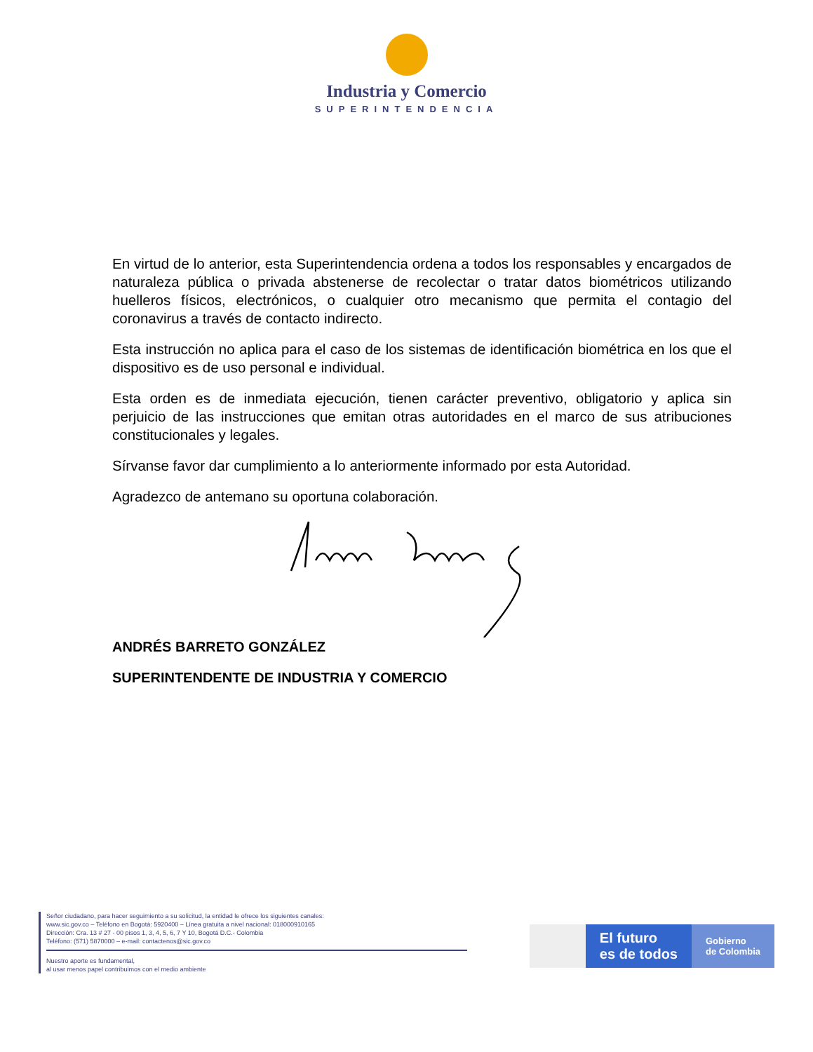Industria y Comercio
SUPERINTENDENCIA
En virtud de lo anterior, esta Superintendencia ordena a todos los responsables y encargados de naturaleza pública o privada abstenerse de recolectar o tratar datos biométricos utilizando huelleros físicos, electrónicos, o cualquier otro mecanismo que permita el contagio del coronavirus a través de contacto indirecto.
Esta instrucción no aplica para el caso de los sistemas de identificación biométrica en los que el dispositivo es de uso personal e individual.
Esta orden es de inmediata ejecución, tienen carácter preventivo, obligatorio y aplica sin perjuicio de las instrucciones que emitan otras autoridades en el marco de sus atribuciones constitucionales y legales.
Sírvanse favor dar cumplimiento a lo anteriormente informado por esta Autoridad.
Agradezco de antemano su oportuna colaboración.
ANDRÉS BARRETO GONZÁLEZ
SUPERINTENDENTE DE INDUSTRIA Y COMERCIO
Señor ciudadano, para hacer seguimiento a su solicitud, la entidad le ofrece los siguientes canales:
www.sic.gov.co – Teléfono en Bogotá: 5920400 – Línea gratuita a nivel nacional: 018000910165
Dirección: Cra. 13 # 27 - 00 pisos 1, 3, 4, 5, 6, 7 Y 10, Bogotá D.C.- Colombia
Teléfono: (571) 5870000 – e-mail: contactenos@sic.gov.co
Nuestro aporte es fundamental,
al usar menos papel contribuimos con el medio ambiente
El futuro
es de todos
Gobierno
de Colombia